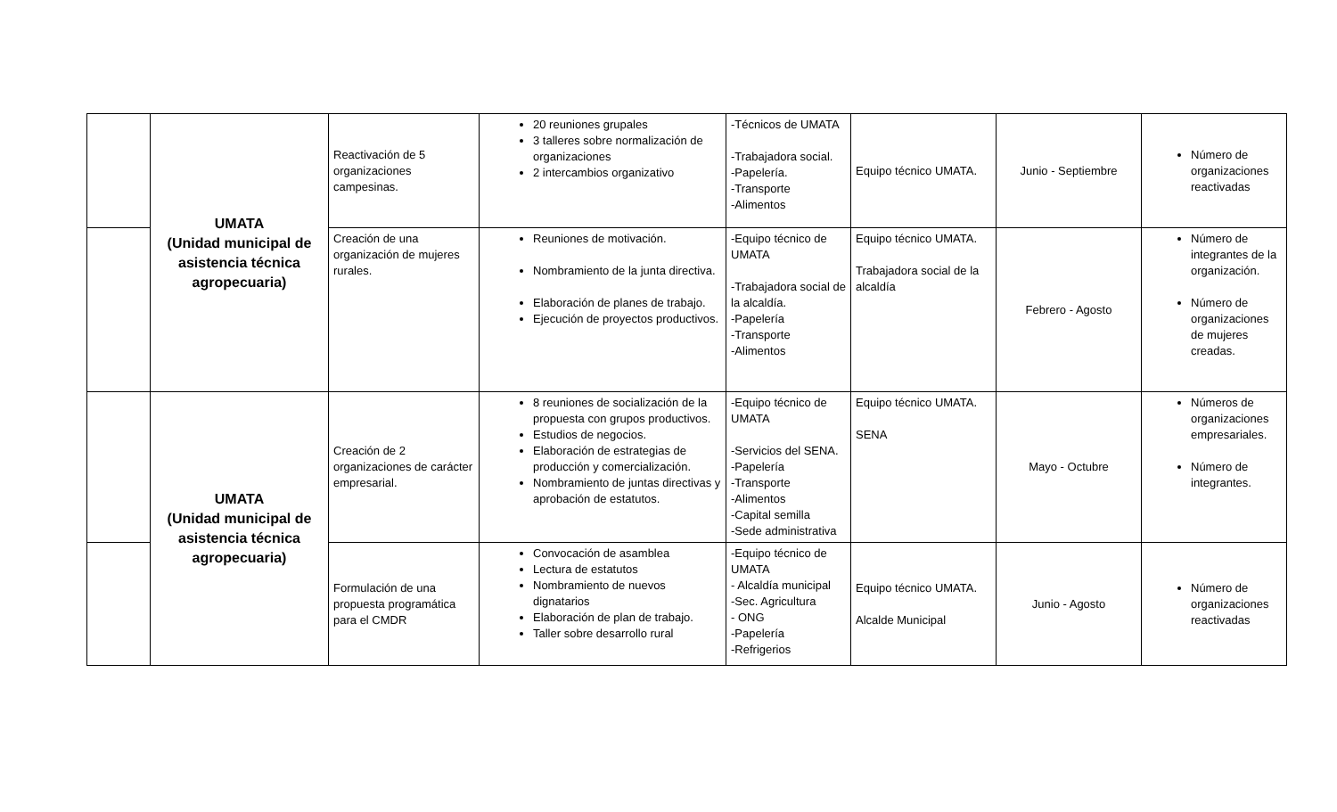| | UMATA (Unidad municipal de asistencia técnica agropecuaria) | Reactivación de 5 organizaciones campesinas. | 20 reuniones grupales 3 talleres sobre normalización de organizaciones 2 intercambios organizativo | -Técnicos de UMATA -Trabajadora social. -Papelería. -Transporte -Alimentos | Equipo técnico UMATA. | Junio - Septiembre | Número de organizaciones reactivadas |
| | | Creación de una organización de mujeres rurales. | Reuniones de motivación. Nombramiento de la junta directiva. Elaboración de planes de trabajo. Ejecución de proyectos productivos. | -Equipo técnico de UMATA -Trabajadora social de la alcaldía. -Papelería -Transporte -Alimentos | Equipo técnico UMATA. Trabajadora social de la alcaldía | Febrero - Agosto | Número de integrantes de la organización. Número de organizaciones de mujeres creadas. |
| | UMATA (Unidad municipal de asistencia técnica agropecuaria) | Creación de 2 organizaciones de carácter empresarial. | 8 reuniones de socialización de la propuesta con grupos productivos. Estudios de negocios. Elaboración de estrategias de producción y comercialización. Nombramiento de juntas directivas y aprobación de estatutos. | -Equipo técnico de UMATA -Servicios del SENA. -Papelería -Transporte -Alimentos -Capital semilla -Sede administrativa | Equipo técnico UMATA. SENA | Mayo - Octubre | Números de organizaciones empresariales. Número de integrantes. |
| | | Formulación de una propuesta programática para el CMDR | Convocación de asamblea Lectura de estatutos Nombramiento de nuevos dignatarios Elaboración de plan de trabajo. Taller sobre desarrollo rural | -Equipo técnico de UMATA - Alcaldía municipal -Sec. Agricultura - ONG -Papelería -Refrigerios | Equipo técnico UMATA. Alcalde Municipal | Junio - Agosto | Número de organizaciones reactivadas |